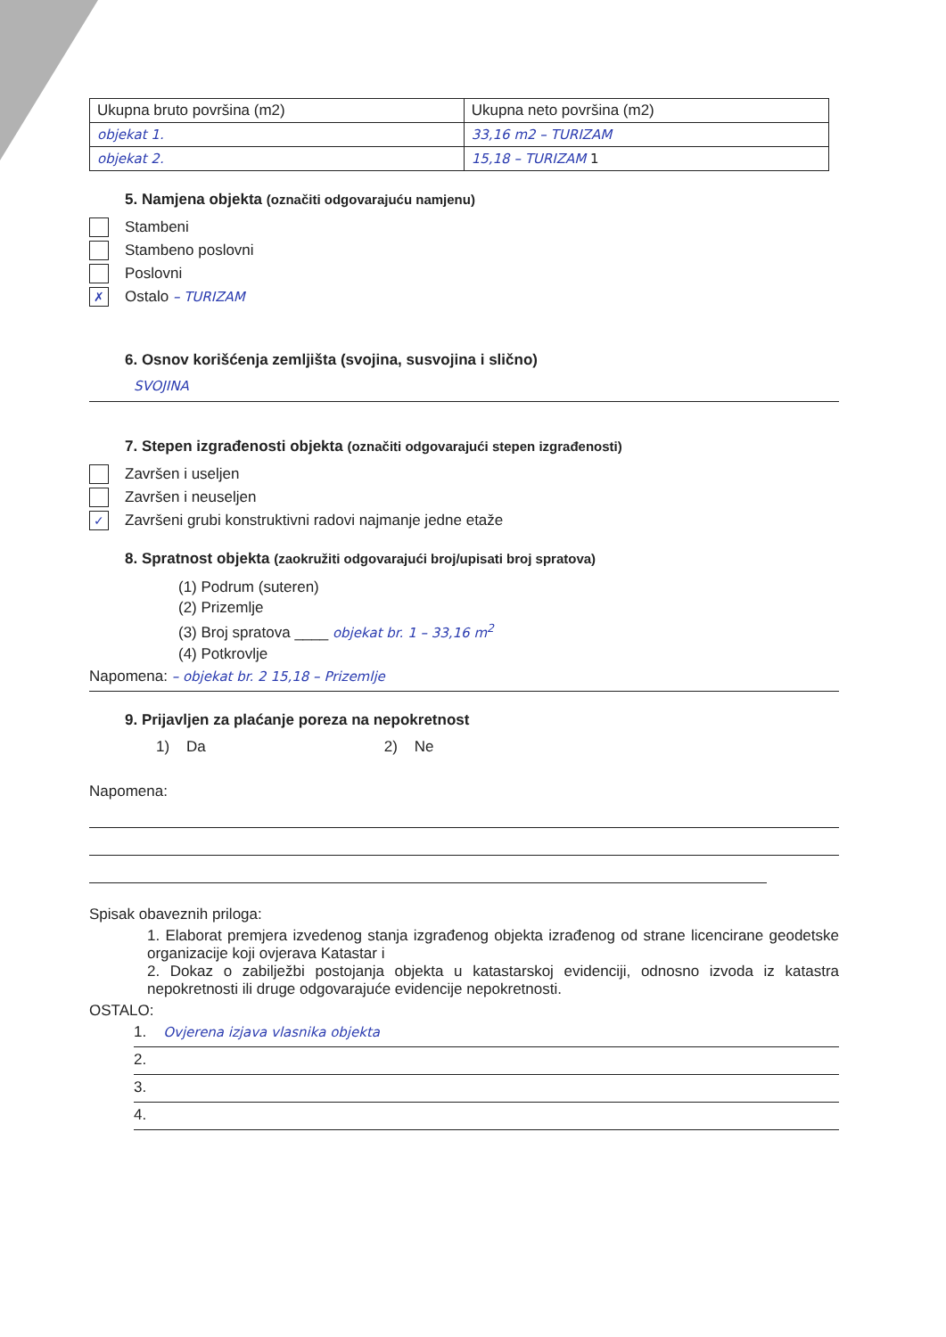| Ukupna bruto površina (m2) | Ukupna neto površina (m2) |
| objekat 1. | 33,16 m2 – TURIZAM |
| objekat 2. | 15,18 – TURIZAM 1 |
5. Namjena objekta (označiti odgovarajuću namjenu)
Stambeni
Stambeno poslovni
Poslovni
✗
Ostalo – TURIZAM
6. Osnov korišćenja zemljišta (svojina, susvojina i slično)
SVOJINA
7. Stepen izgrađenosti objekta (označiti odgovarajući stepen izgrađenosti)
Završen i useljen
Završen i neuseljen
✓
Završeni grubi konstruktivni radovi najmanje jedne etaže
8. Spratnost objekta (zaokružiti odgovarajući broj/upisati broj spratova)
(1) Podrum (suteren)
(2) Prizemlje
(3) Broj spratova ____ objekat br. 1 – 33,16 m<sup>2</sup>
(4) Potkrovlje
Napomena: – objekat br. 2 15,18 – Prizemlje
9. Prijavljen za plaćanje poreza na nepokretnost
1) Da 2) Ne
Napomena:
Spisak obaveznih priloga:
1. Elaborat premjera izvedenog stanja izgrađenog objekta izrađenog od strane licencirane geodetske organizacije koji ovjerava Katastar i
2. Dokaz o zabilježbi postojanja objekta u katastarskoj evidenciji, odnosno izvoda iz katastra nepokretnosti ili druge odgovarajuće evidencije nepokretnosti.
OSTALO:
1. Ovjerena izjava vlasnika objekta
2.
3.
4.